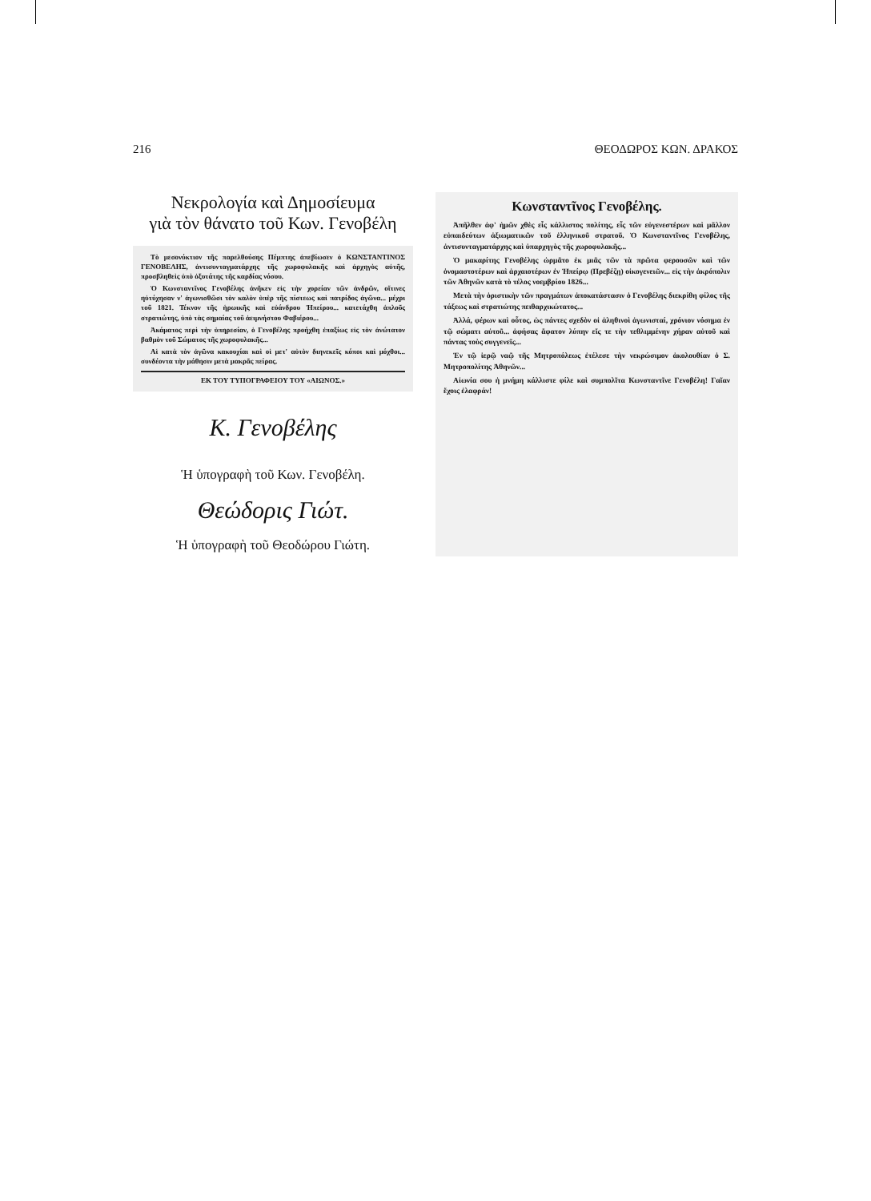216 ΘΕΟΔΩΡΟΣ ΚΩΝ. ΔΡΑΚΟΣ
Νεκρολογία καὶ Δημοσίευμα
γιὰ τὸν θάνατο τοῦ Κων. Γενοβέλη
Τὸ μεσονύκτιον τῆς παρελθούσης Πέμπτης ἀπεβίωσεν ὁ ΚΩΝΣΤΑΝΤΙΝΟΣ ΓΕΝΟΒΕΛΗΣ, ἀντισυνταγματάρχης τῆς χωροφυλακῆς καὶ ἀρχηγὸς αὐτῆς, προσβληθεὶς ὑπὸ ὀξυτάτης τῆς καρδίας νόσου.
Ὁ Κωνσταντῖνος Γενοβέλης ἀνῆκεν εἰς τὴν χορείαν τῶν ἀνδρῶν, οἵτινες ηὐτύχησαν ν' ἀγωνισθῶσι τὸν καλὸν ὑπὲρ τῆς πίστεως καὶ πατρίδος ἀγῶνα... μέχρι τοῦ 1821. Τέκνον τῆς ἡρωικῆς καὶ εὐάνδρου Ἠπείρου... κατετάχθη ἁπλοῦς στρατιώτης, ὑπὸ τὰς σημαίας τοῦ ἀειμνήστου Φαβιέρου...
Ἀκάματος περὶ τὴν ὑπηρεσίαν, ὁ Γενοβέλης προήχθη ἐπαξίως εἰς τὸν ἀνώτατον βαθμὸν τοῦ Σώματος τῆς χωροφυλακῆς...
Αἱ κατὰ τὸν ἀγῶνα κακουχίαι καὶ οἱ μετ' αὐτὸν διηνεκεῖς κόποι καὶ μόχθοι... συνδέοντα τὴν μάθησιν μετὰ μακρᾶς πείρας.
ΕΚ ΤΟΥ ΤΥΠΟΓΡΑΦΕΙΟΥ ΤΟΥ «ΑΙΩΝΟΣ.»
Κ. Γενοβέλης
Ἡ ὑπογραφὴ τοῦ Κων. Γενοβέλη.
Θεώδορις Γιώτ.
Ἡ ὑπογραφὴ τοῦ Θεοδώρου Γιώτη.
Κωνσταντῖνος Γενοβέλης.
Ἀπῆλθεν ἀφ' ἡμῶν χθὲς εἷς κάλλιστος πολίτης, εἷς τῶν εὐγενεστέρων καὶ μᾶλλον εὐπαιδεύτων ἀξιωματικῶν τοῦ ἑλληνικοῦ στρατοῦ. Ὁ Κωνσταντῖνος Γενοβέλης, ἀντισυνταγματάρχης καὶ ὑπαρχηγὸς τῆς χωροφυλακῆς...
Ὁ μακαρίτης Γενοβέλης ὡρμᾶτο ἐκ μιᾶς τῶν τὰ πρῶτα φερουσῶν καὶ τῶν ὀνομαστοτέρων καὶ ἀρχαιοτέρων ἐν Ἠπείρῳ (Πρεβέζῃ) οἰκογενειῶν... εἰς τὴν ἀκρόπολιν τῶν Ἀθηνῶν κατὰ τὸ τέλος νοεμβρίου 1826...
Μετὰ τὴν ὁριστικὴν τῶν πραγμάτων ἀποκατάστασιν ὁ Γενοβέλης διεκρίθη φίλος τῆς τάξεως καὶ στρατιώτης πειθαρχικώτατος...
Ἀλλά, φέρων καὶ οὗτος, ὡς πάντες σχεδὸν οἱ ἀληθινοὶ ἀγωνισταί, χρόνιον νόσημα ἐν τῷ σώματι αὐτοῦ... ἀφήσας ἄφατον λύπην εἴς τε τὴν τεθλιμμένην χήραν αὐτοῦ καὶ πάντας τοὺς συγγενεῖς...
Ἐν τῷ ἱερῷ ναῷ τῆς Μητροπόλεως ἐτέλεσε τὴν νεκρώσιμον ἀκολουθίαν ὁ Σ. Μητροπολίτης Ἀθηνῶν...
Αἰωνία σου ἡ μνήμη κάλλιστε φίλε καὶ συμπολῖτα Κωνσταντῖνε Γενοβέλη! Γαῖαν ἔχοις ἐλαφράν!